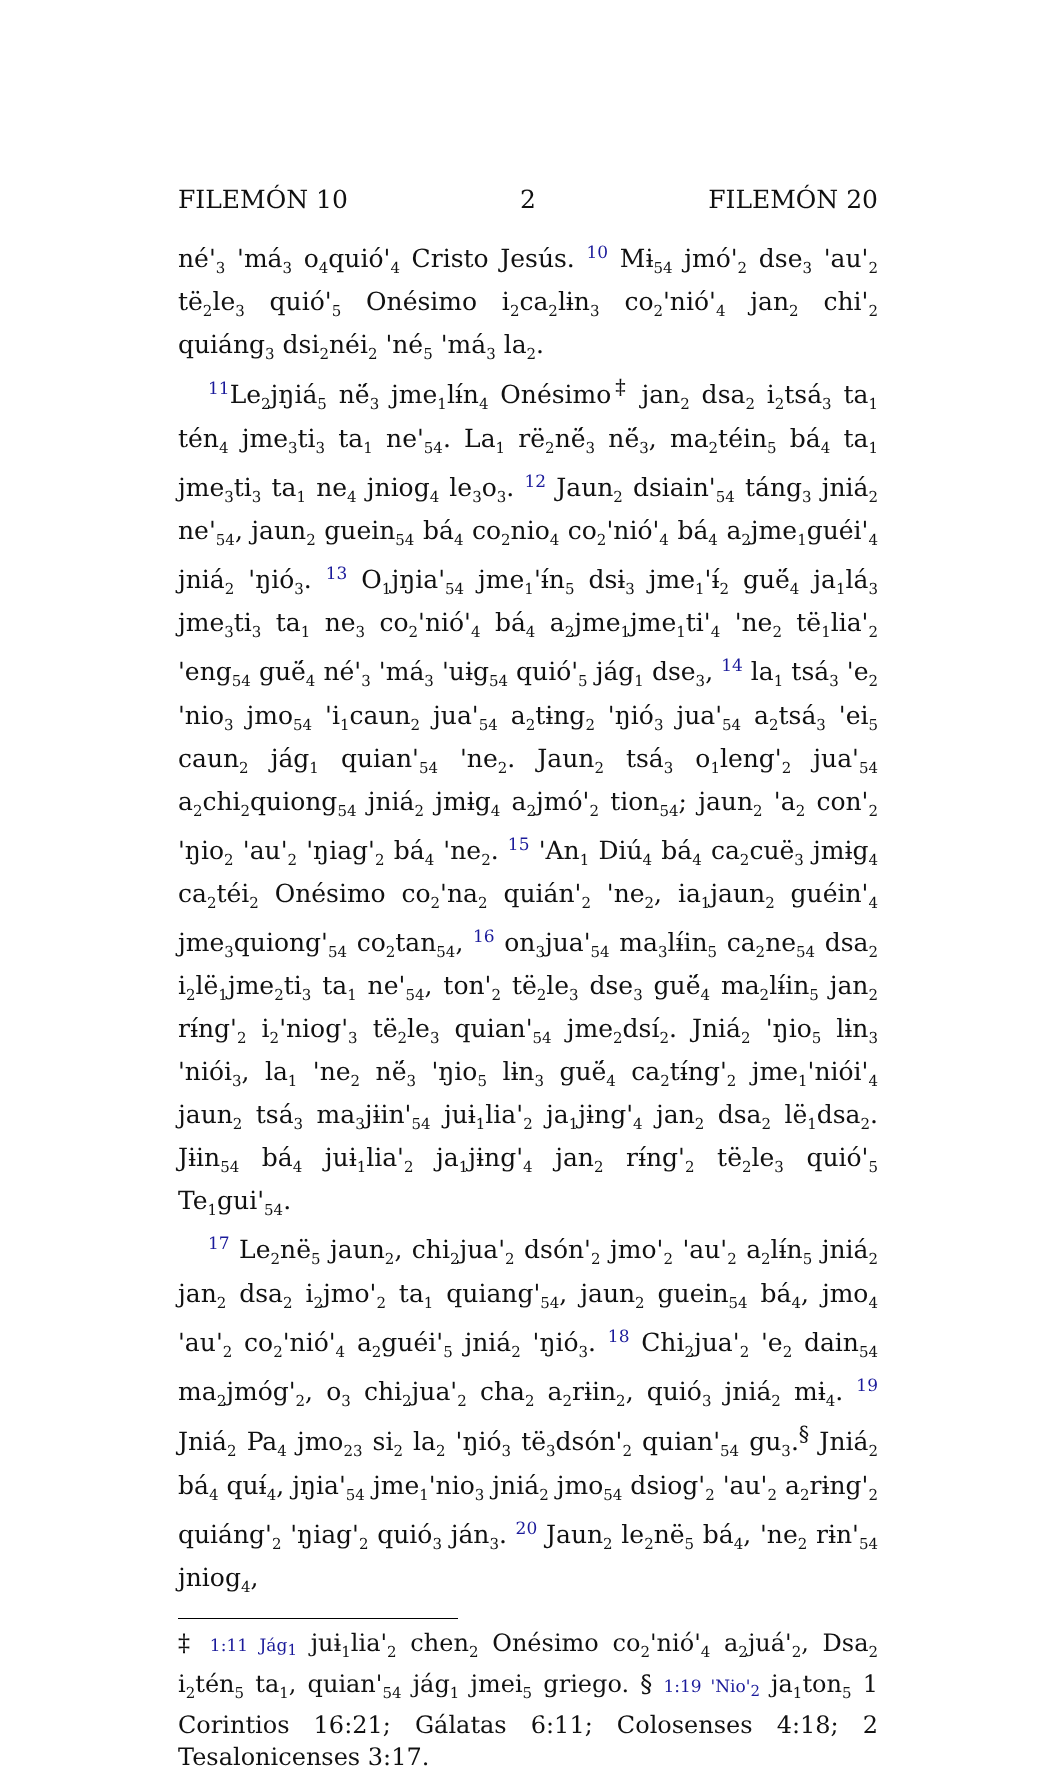FILEMÓN 10 2 FILEMÓN 20
né'<sub>3</sub> 'má<sub>3</sub> o<sub>4</sub>quió'<sub>4</sub> Cristo Jesús. <sup>10</sup> Mɨ<sub>54</sub> jmó'<sub>2</sub> dse<sub>3</sub> 'au'<sub>2</sub> të<sub>2</sub>le<sub>3</sub> quió'<sub>5</sub> Onésimo i<sub>2</sub>ca<sub>2</sub>lɨn<sub>3</sub> co<sub>2</sub>'nió'<sub>4</sub> jan<sub>2</sub> chi'<sub>2</sub> quiáng<sub>3</sub> dsi<sub>2</sub>néi<sub>2</sub> 'né<sub>5</sub> 'má<sub>3</sub> la<sub>2</sub>.
<sup>11</sup> Le<sub>2</sub>jŋiá<sub>5</sub> në́<sub>3</sub> jme<sub>1</sub>lɨ́n<sub>4</sub> Onésimo<sup>‡</sup> jan<sub>2</sub> dsa<sub>2</sub> i<sub>2</sub>tsá<sub>3</sub> ta<sub>1</sub> tén<sub>4</sub> jme<sub>3</sub>ti<sub>3</sub> ta<sub>1</sub> ne'<sub>54</sub>. La<sub>1</sub> rë<sub>2</sub>në́<sub>3</sub> në́<sub>3</sub>, ma<sub>2</sub>téin<sub>5</sub> bá<sub>4</sub> ta<sub>1</sub> jme<sub>3</sub>ti<sub>3</sub> ta<sub>1</sub> ne<sub>4</sub> jniog<sub>4</sub> le<sub>3</sub>o<sub>3</sub>. <sup>12</sup> Jaun<sub>2</sub> dsiain'<sub>54</sub> táng<sub>3</sub> jniá<sub>2</sub> ne'<sub>54</sub>, jaun<sub>2</sub> guein<sub>54</sub> bá<sub>4</sub> co<sub>2</sub>nio<sub>4</sub> co<sub>2</sub>'nió'<sub>4</sub> bá<sub>4</sub> a<sub>2</sub>jme<sub>1</sub>guéi'<sub>4</sub> jniá<sub>2</sub> 'ŋió<sub>3</sub>. <sup>13</sup> O<sub>1</sub>jŋia'<sub>54</sub> jme<sub>1</sub>'ɨ́n<sub>5</sub> dsɨ<sub>3</sub> jme<sub>1</sub>'ɨ́<sub>2</sub> guë́<sub>4</sub> ja<sub>1</sub>lá<sub>3</sub> jme<sub>3</sub>ti<sub>3</sub> ta<sub>1</sub> ne<sub>3</sub> co<sub>2</sub>'nió'<sub>4</sub> bá<sub>4</sub> a<sub>2</sub>jme<sub>1</sub>jme<sub>1</sub>ti'<sub>4</sub> 'ne<sub>2</sub> të<sub>1</sub>lia'<sub>2</sub> 'eng<sub>54</sub> guë́<sub>4</sub> né'<sub>3</sub> 'má<sub>3</sub> 'uɨg<sub>54</sub> quió'<sub>5</sub> jág<sub>1</sub> dse<sub>3</sub>, <sup>14</sup> la<sub>1</sub> tsá<sub>3</sub> 'e<sub>2</sub> 'nio<sub>3</sub> jmo<sub>54</sub> 'i<sub>1</sub>caun<sub>2</sub> jua'<sub>54</sub> a<sub>2</sub>tɨng<sub>2</sub> 'ŋió<sub>3</sub> jua'<sub>54</sub> a<sub>2</sub>tsá<sub>3</sub> 'ei<sub>5</sub> caun<sub>2</sub> jág<sub>1</sub> quian'<sub>54</sub> 'ne<sub>2</sub>. Jaun<sub>2</sub> tsá<sub>3</sub> o<sub>1</sub>leng'<sub>2</sub> jua'<sub>54</sub> a<sub>2</sub>chi<sub>2</sub>quiong<sub>54</sub> jniá<sub>2</sub> jmɨg<sub>4</sub> a<sub>2</sub>jmó'<sub>2</sub> tion<sub>54</sub>; jaun<sub>2</sub> 'a<sub>2</sub> con'<sub>2</sub> 'ŋio<sub>2</sub> 'au'<sub>2</sub> 'ŋiag'<sub>2</sub> bá<sub>4</sub> 'ne<sub>2</sub>. <sup>15</sup> 'An<sub>1</sub> Diú<sub>4</sub> bá<sub>4</sub> ca<sub>2</sub>cuë<sub>3</sub> jmɨg<sub>4</sub> ca<sub>2</sub>téi<sub>2</sub> Onésimo co<sub>2</sub>'na<sub>2</sub> quián'<sub>2</sub> 'ne<sub>2</sub>, ia<sub>1</sub>jaun<sub>2</sub> guéin'<sub>4</sub> jme<sub>3</sub>quiong'<sub>54</sub> co<sub>2</sub>tan<sub>54</sub>, <sup>16</sup> on<sub>3</sub>jua'<sub>54</sub> ma<sub>3</sub>lɨ́in<sub>5</sub> ca<sub>2</sub>ne<sub>54</sub> dsa<sub>2</sub> i<sub>2</sub>lë<sub>1</sub>jme<sub>2</sub>ti<sub>3</sub> ta<sub>1</sub> ne'<sub>54</sub>, ton'<sub>2</sub> të<sub>2</sub>le<sub>3</sub> dse<sub>3</sub> guë́<sub>4</sub> ma<sub>2</sub>lɨ́in<sub>5</sub> jan<sub>2</sub> rɨ́ng'<sub>2</sub> i<sub>2</sub>'niog'<sub>3</sub> të<sub>2</sub>le<sub>3</sub> quian'<sub>54</sub> jme<sub>2</sub>dsí<sub>2</sub>. Jniá<sub>2</sub> 'ŋio<sub>5</sub> lɨn<sub>3</sub> 'niói<sub>3</sub>, la<sub>1</sub> 'ne<sub>2</sub> në́<sub>3</sub> 'ŋio<sub>5</sub> lɨn<sub>3</sub> guë́<sub>4</sub> ca<sub>2</sub>tɨ́ng'<sub>2</sub> jme<sub>1</sub>'niói'<sub>4</sub> jaun<sub>2</sub> tsá<sub>3</sub> ma<sub>3</sub>jɨin'<sub>54</sub> juɨ<sub>1</sub>lia'<sub>2</sub> ja<sub>1</sub>jɨng'<sub>4</sub> jan<sub>2</sub> dsa<sub>2</sub> lë<sub>1</sub>dsa<sub>2</sub>. Jɨin<sub>54</sub> bá<sub>4</sub> juɨ<sub>1</sub>lia'<sub>2</sub> ja<sub>1</sub>jɨng'<sub>4</sub> jan<sub>2</sub> rɨ́ng'<sub>2</sub> të<sub>2</sub>le<sub>3</sub> quió'<sub>5</sub> Te<sub>1</sub>gui'<sub>54</sub>.
<sup>17</sup> Le<sub>2</sub>në<sub>5</sub> jaun<sub>2</sub>, chi<sub>2</sub>jua'<sub>2</sub> dsón'<sub>2</sub> jmo'<sub>2</sub> 'au'<sub>2</sub> a<sub>2</sub>lɨ́n<sub>5</sub> jniá<sub>2</sub> jan<sub>2</sub> dsa<sub>2</sub> i<sub>2</sub>jmo'<sub>2</sub> ta<sub>1</sub> quiang'<sub>54</sub>, jaun<sub>2</sub> guein<sub>54</sub> bá<sub>4</sub>, jmo<sub>4</sub> 'au'<sub>2</sub> co<sub>2</sub>'nió'<sub>4</sub> a<sub>2</sub>guéi'<sub>5</sub> jniá<sub>2</sub> 'ŋió<sub>3</sub>. <sup>18</sup> Chi<sub>2</sub>jua'<sub>2</sub> 'e<sub>2</sub> dain<sub>54</sub> ma<sub>2</sub>jmóg'<sub>2</sub>, o<sub>3</sub> chi<sub>2</sub>jua'<sub>2</sub> cha<sub>2</sub> a<sub>2</sub>rɨin<sub>2</sub>, quió<sub>3</sub> jniá<sub>2</sub> mɨ<sub>4</sub>. <sup>19</sup> Jniá<sub>2</sub> Pa<sub>4</sub> jmo<sub>23</sub> si<sub>2</sub> la<sub>2</sub> 'ŋió<sub>3</sub> të<sub>3</sub>dsón'<sub>2</sub> quian'<sub>54</sub> gu<sub>3</sub>.<sup>§</sup> Jniá<sub>2</sub> bá<sub>4</sub> quɨ́<sub>4</sub>, jŋia'<sub>54</sub> jme<sub>1</sub>'nio<sub>3</sub> jniá<sub>2</sub> jmo<sub>54</sub> dsiog'<sub>2</sub> 'au'<sub>2</sub> a<sub>2</sub>rɨng'<sub>2</sub> quiáng'<sub>2</sub> 'ŋiag'<sub>2</sub> quió<sub>3</sub> ján<sub>3</sub>. <sup>20</sup> Jaun<sub>2</sub> le<sub>2</sub>në<sub>5</sub> bá<sub>4</sub>, 'ne<sub>2</sub> rɨn'<sub>54</sub> jniog<sub>4</sub>,
‡ 1:11 Jág<sub>1</sub> juɨ<sub>1</sub>lia'<sub>2</sub> chen<sub>2</sub> Onésimo co<sub>2</sub>'nió'<sub>4</sub> a<sub>2</sub>juá'<sub>2</sub>, Dsa<sub>2</sub> i<sub>2</sub>tén<sub>5</sub> ta<sub>1</sub>, quian'<sub>54</sub> jág<sub>1</sub> jmei<sub>5</sub> griego. § 1:19 'Nio'<sub>2</sub> ja<sub>1</sub>ton<sub>5</sub> 1 Corintios 16:21; Gálatas 6:11; Colosenses 4:18; 2 Tesalonicenses 3:17.